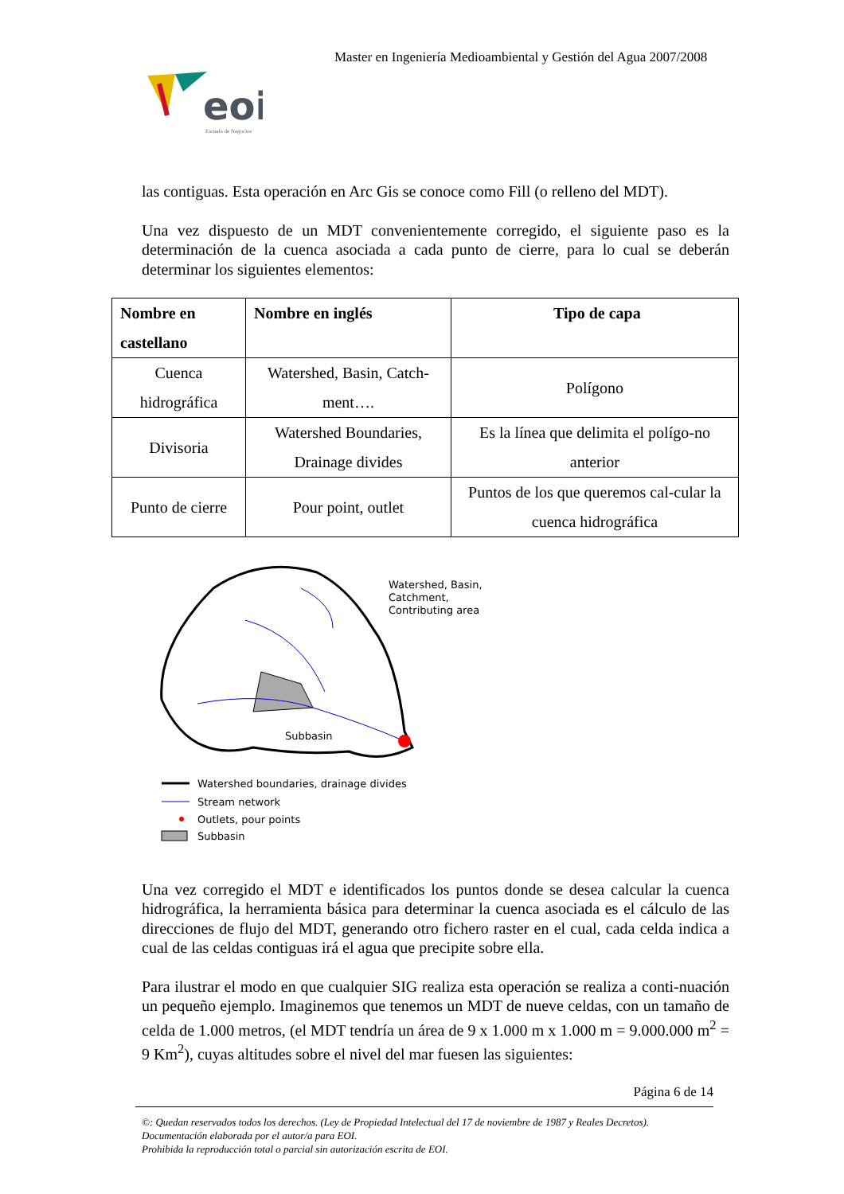Master en Ingeniería Medioambiental y Gestión del Agua 2007/2008
eoi
Escuela de Negocios
las contiguas. Esta operación en Arc Gis se conoce como Fill (o relleno del MDT).
Una vez dispuesto de un MDT convenientemente corregido, el siguiente paso es la determinación de la cuenca asociada a cada punto de cierre, para lo cual se deberán determinar los siguientes elementos:
| Nombre en castellano | Nombre en inglés | Tipo de capa |
| --- | --- | --- |
| Cuenca hidrográfica | Watershed, Basin, Catch-ment…. | Polígono |
| Divisoria | Watershed Boundaries, Drainage divides | Es la línea que delimita el polígo-no anterior |
| Punto de cierre | Pour point, outlet | Puntos de los que queremos cal-cular la cuenca hidrográfica |
Watershed, Basin,
Catchment,
Contributing area
Subbasin
Watershed boundaries, drainage divides
Stream network
Outlets, pour points
Subbasin
Una vez corregido el MDT e identificados los puntos donde se desea calcular la cuenca hidrográfica, la herramienta básica para determinar la cuenca asociada es el cálculo de las direcciones de flujo del MDT, generando otro fichero raster en el cual, cada celda indica a cual de las celdas contiguas irá el agua que precipite sobre ella.
Para ilustrar el modo en que cualquier SIG realiza esta operación se realiza a conti-nuación un pequeño ejemplo. Imaginemos que tenemos un MDT de nueve celdas, con un tamaño de celda de 1.000 metros, (el MDT tendría un área de 9 x 1.000 m x 1.000 m = 9.000.000 m<sup>2</sup> = 9 Km<sup>2</sup>), cuyas altitudes sobre el nivel del mar fuesen las siguientes:
Página 6 de 14
©: Quedan reservados todos los derechos. (Ley de Propiedad Intelectual del 17 de noviembre de 1987 y Reales Decretos).
Documentación elaborada por el autor/a para EOI.
Prohibida la reproducción total o parcial sin autorización escrita de EOI.